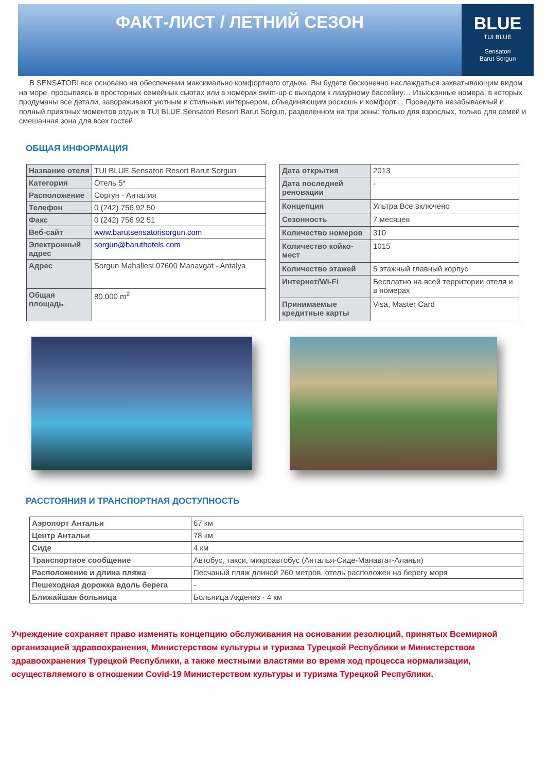ФАКТ-ЛИСТ / ЛЕТНИЙ СЕЗОН BLUE
TUI BLUE
Sensatori
Barut Sorgun
В SENSATORI все основано на обеспечении максимально комфортного отдыха. Вы будете бесконечно наслаждаться захватывающим видом на море, просыпаясь в просторных семейных сьютах или в номерах swim-up с выходом к лазурному бассейну… Изысканные номера, в которых продуманы все детали, завораживают уютным и стильным интерьером, объединяющим роскошь и комфорт… Проведите незабываемый и полный приятных моментов отдых в TUI BLUE Sensatori Resort Barut Sorgun, разделенном на три зоны: только для взрослых, только для семей и смешанная зона для всех гостей
ОБЩАЯ ИНФОРМАЦИЯ
| Название отеля | TUI BLUE Sensatori Resort Barut Sorgun |
| Категория | Отель 5* |
| Расположение | Соргун - Анталия |
| Телефон | 0 (242) 756 92 50 |
| Факс | 0 (242) 756 92 51 |
| Веб-сайт | www.barutsensatorisorgun.com |
| Электронный адрес | sorgun@baruthotels.com |
| Адрес | Sorgun Mahallesi 07600 Manavgat - Antalya |
| Общая площадь | 80.000 m<sup>2</sup> |
| Дата открытия | 2013 |
| Дата последней реновации | - |
| Концепция | Ультра Все включено |
| Сезонность | 7 месяцев |
| Количество номеров | 310 |
| Количество койко-мест | 1015 |
| Количество этажей | 5 этажный главный корпус |
| Интернет/Wi-Fi | Бесплатно на всей территории отеля и в номерах |
| Принимаемые кредитные карты | Visa, Master Card |
РАССТОЯНИЯ И ТРАНСПОРТНАЯ ДОСТУПНОСТЬ
| Аэропорт Антальи | 67 км |
| Центр Антальи | 78 км |
| Сиде | 4 км |
| Транспортное сообщение | Автобус, такси, микроавтобус (Анталья-Сиде-Манавгат-Аланья) |
| Расположение и длина пляжа | Песчаный пляж длиной 260 метров, отель расположен на берегу моря |
| Пешеходная дорожка вдоль берега | - |
| Ближайшая больница | Больница Акдениз - 4 км |
Учреждение сохраняет право изменять концепцию обслуживания на основании резолюций, принятых Всемирной организацией здравоохранения, Министерством культуры и туризма Турецкой Республики и Министерством здравоохранения Турецкой Республики, а также местными властями во время ход процесса нормализации, осуществляемого в отношении Covid-19 Министерством культуры и туризма Турецкой Республики.